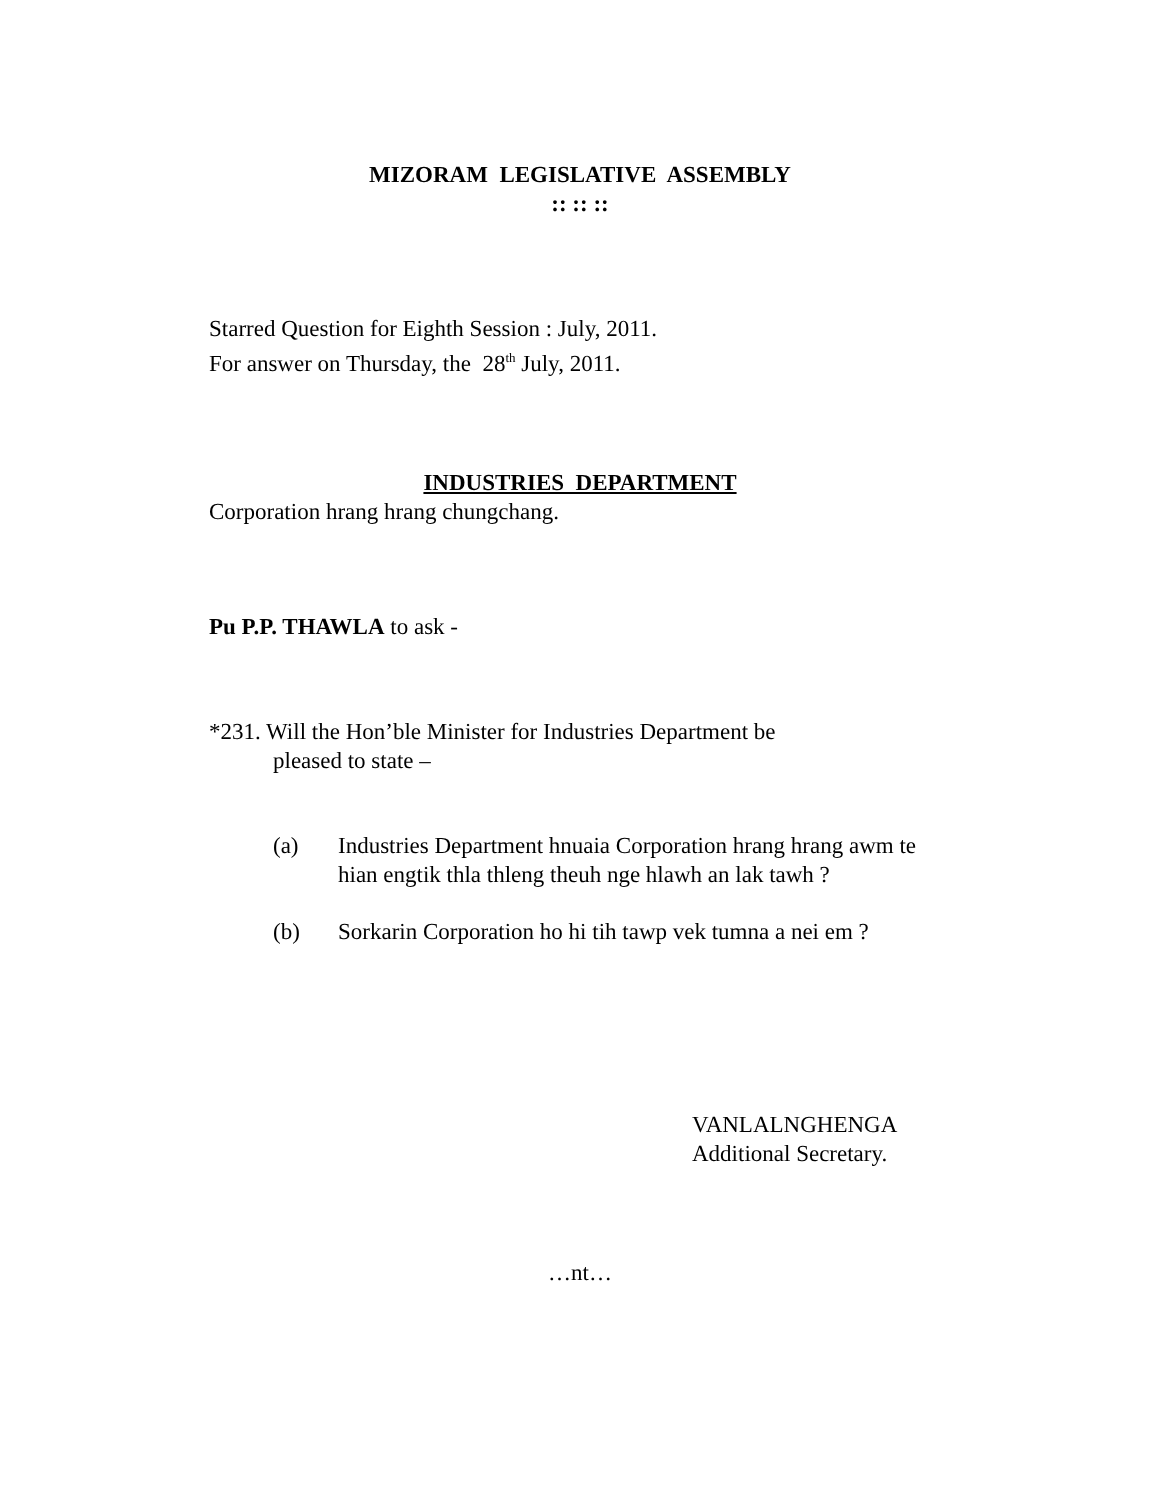MIZORAM LEGISLATIVE ASSEMBLY
:: :: ::
Starred Question for Eighth Session : July, 2011.
For answer on Thursday, the 28<sup>th</sup> July, 2011.
INDUSTRIES DEPARTMENT
Corporation hrang hrang chungchang.
Pu P.P. THAWLA to ask -
*231. Will the Hon’ble Minister for Industries Department be
pleased to state –
(a) Industries Department hnuaia Corporation hrang hrang awm te hian engtik thla thleng theuh nge hlawh an lak tawh ?
(b) Sorkarin Corporation ho hi tih tawp vek tumna a nei em ?
VANLALNGHENGA
Additional Secretary.
…nt…